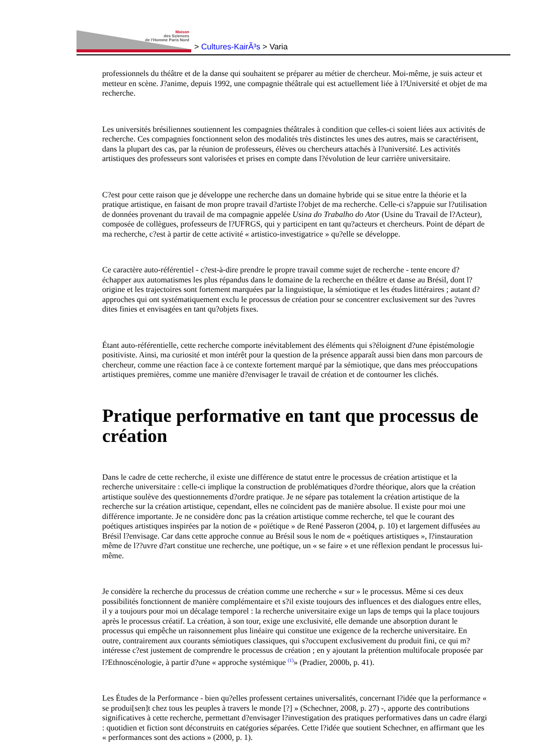Maison
des Sciences
de l'Homme Paris Nord
> Cultures-KairÃ³s > Varia
professionnels du théâtre et de la danse qui souhaitent se préparer au métier de chercheur. Moi-même, je suis acteur et metteur en scène. J?anime, depuis 1992, une compagnie théâtrale qui est actuellement liée à l?Université et objet de ma recherche.
Les universités brésiliennes soutiennent les compagnies théâtrales à condition que celles-ci soient liées aux activités de recherche. Ces compagnies fonctionnent selon des modalités très distinctes les unes des autres, mais se caractérisent, dans la plupart des cas, par la réunion de professeurs, élèves ou chercheurs attachés à l?université. Les activités artistiques des professeurs sont valorisées et prises en compte dans l?évolution de leur carrière universitaire.
C?est pour cette raison que je développe une recherche dans un domaine hybride qui se situe entre la théorie et la pratique artistique, en faisant de mon propre travail d?artiste l?objet de ma recherche. Celle-ci s?appuie sur l?utilisation de données provenant du travail de ma compagnie appelée Usina do Trabalho do Ator (Usine du Travail de l?Acteur), composée de collègues, professeurs de l?UFRGS, qui y participent en tant qu?acteurs et chercheurs. Point de départ de ma recherche, c?est à partir de cette activité « artistico-investigatrice » qu?elle se développe.
Ce caractère auto-référentiel - c?est-à-dire prendre le propre travail comme sujet de recherche - tente encore d?échapper aux automatismes les plus répandus dans le domaine de la recherche en théâtre et danse au Brésil, dont l?origine et les trajectoires sont fortement marquées par la linguistique, la sémiotique et les études littéraires ; autant d?approches qui ont systématiquement exclu le processus de création pour se concentrer exclusivement sur des ?uvres dites finies et envisagées en tant qu?objets fixes.
Étant auto-référentielle, cette recherche comporte inévitablement des éléments qui s?éloignent d?une épistémologie positiviste. Ainsi, ma curiosité et mon intérêt pour la question de la présence apparaît aussi bien dans mon parcours de chercheur, comme une réaction face à ce contexte fortement marqué par la sémiotique, que dans mes préoccupations artistiques premières, comme une manière d?envisager le travail de création et de contourner les clichés.
Pratique performative en tant que processus de création
Dans le cadre de cette recherche, il existe une différence de statut entre le processus de création artistique et la recherche universitaire : celle-ci implique la construction de problématiques d?ordre théorique, alors que la création artistique soulève des questionnements d?ordre pratique. Je ne sépare pas totalement la création artistique de la recherche sur la création artistique, cependant, elles ne coïncident pas de manière absolue. Il existe pour moi une différence importante. Je ne considère donc pas la création artistique comme recherche, tel que le courant des poétiques artistiques inspirées par la notion de « poïétique » de René Passeron (2004, p. 10) et largement diffusées au Brésil l?envisage. Car dans cette approche connue au Brésil sous le nom de « poétiques artistiques », l?instauration même de l??uvre d?art constitue une recherche, une poétique, un « se faire » et une réflexion pendant le processus lui-même.
Je considère la recherche du processus de création comme une recherche « sur » le processus. Même si ces deux possibilités fonctionnent de manière complémentaire et s?il existe toujours des influences et des dialogues entre elles, il y a toujours pour moi un décalage temporel : la recherche universitaire exige un laps de temps qui la place toujours après le processus créatif. La création, à son tour, exige une exclusivité, elle demande une absorption durant le processus qui empêche un raisonnement plus linéaire qui constitue une exigence de la recherche universitaire. En outre, contrairement aux courants sémiotiques classiques, qui s?occupent exclusivement du produit fini, ce qui m?intéresse c?est justement de comprendre le processus de création ; en y ajoutant la prétention multifocale proposée par l?Ethnoscénologie, à partir d?une « approche systémique <sup>(1)</sup>» (Pradier, 2000b, p. 41).
Les Études de la Performance - bien qu?elles professent certaines universalités, concernant l?idée que la performance « se produi[sen]t chez tous les peuples à travers le monde [?] » (Schechner, 2008, p. 27) -, apporte des contributions significatives à cette recherche, permettant d?envisager l?investigation des pratiques performatives dans un cadre élargi : quotidien et fiction sont déconstruits en catégories séparées. Cette l?idée que soutient Schechner, en affirmant que les « performances sont des actions » (2000, p. 1).